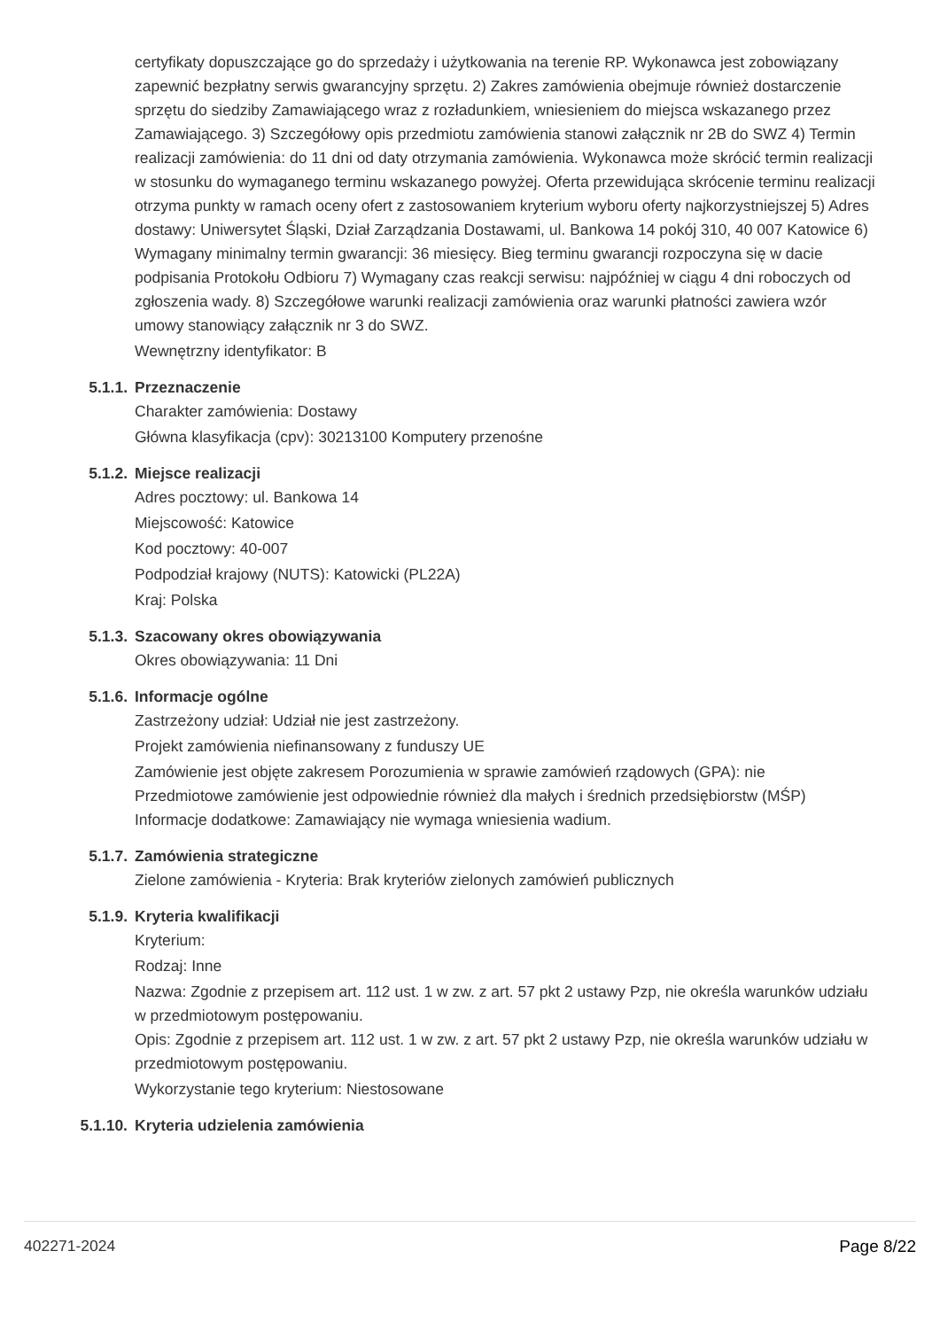certyfikaty dopuszczające go do sprzedaży i użytkowania na terenie RP. Wykonawca jest zobowiązany zapewnić bezpłatny serwis gwarancyjny sprzętu. 2) Zakres zamówienia obejmuje również dostarczenie sprzętu do siedziby Zamawiającego wraz z rozładunkiem, wniesieniem do miejsca wskazanego przez Zamawiającego. 3) Szczegółowy opis przedmiotu zamówienia stanowi załącznik nr 2B do SWZ 4) Termin realizacji zamówienia: do 11 dni od daty otrzymania zamówienia. Wykonawca może skrócić termin realizacji w stosunku do wymaganego terminu wskazanego powyżej. Oferta przewidująca skrócenie terminu realizacji otrzyma punkty w ramach oceny ofert z zastosowaniem kryterium wyboru oferty najkorzystniejszej 5) Adres dostawy: Uniwersytet Śląski, Dział Zarządzania Dostawami, ul. Bankowa 14 pokój 310, 40 007 Katowice 6) Wymagany minimalny termin gwarancji: 36 miesięcy. Bieg terminu gwarancji rozpoczyna się w dacie podpisania Protokołu Odbioru 7) Wymagany czas reakcji serwisu: najpóźniej w ciągu 4 dni roboczych od zgłoszenia wady. 8) Szczegółowe warunki realizacji zamówienia oraz warunki płatności zawiera wzór umowy stanowiący załącznik nr 3 do SWZ.
Wewnętrzny identyfikator: B
5.1.1. Przeznaczenie
Charakter zamówienia: Dostawy
Główna klasyfikacja (cpv): 30213100 Komputery przenośne
5.1.2. Miejsce realizacji
Adres pocztowy: ul. Bankowa 14
Miejscowość: Katowice
Kod pocztowy: 40-007
Podpodział krajowy (NUTS): Katowicki (PL22A)
Kraj: Polska
5.1.3. Szacowany okres obowiązywania
Okres obowiązywania: 11 Dni
5.1.6. Informacje ogólne
Zastrzeżony udział: Udział nie jest zastrzeżony.
Projekt zamówienia niefinansowany z funduszy UE
Zamówienie jest objęte zakresem Porozumienia w sprawie zamówień rządowych (GPA): nie
Przedmiotowe zamówienie jest odpowiednie również dla małych i średnich przedsiębiorstw (MŚP)
Informacje dodatkowe: Zamawiający nie wymaga wniesienia wadium.
5.1.7. Zamówienia strategiczne
Zielone zamówienia - Kryteria: Brak kryteriów zielonych zamówień publicznych
5.1.9. Kryteria kwalifikacji
Kryterium:
Rodzaj: Inne
Nazwa: Zgodnie z przepisem art. 112 ust. 1 w zw. z art. 57 pkt 2 ustawy Pzp, nie określa warunków udziału w przedmiotowym postępowaniu.
Opis: Zgodnie z przepisem art. 112 ust. 1 w zw. z art. 57 pkt 2 ustawy Pzp, nie określa warunków udziału w przedmiotowym postępowaniu.
Wykorzystanie tego kryterium: Niestosowane
5.1.10. Kryteria udzielenia zamówienia
402271-2024 Page 8/22